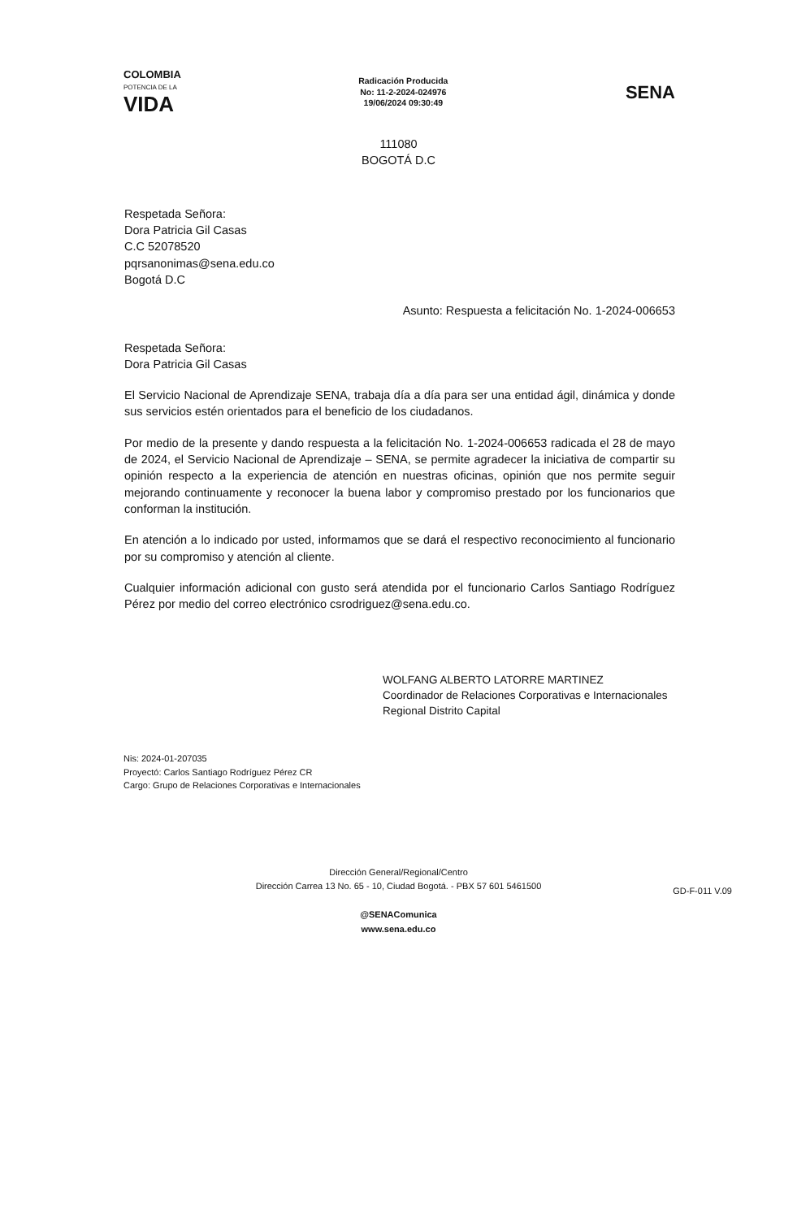COLOMBIA
POTENCIA DE LA
VIDA
Radicación Producida
No: 11-2-2024-024976
19/06/2024 09:30:49
SENA
111080
BOGOTÁ D.C
Respetada Señora:
Dora Patricia Gil Casas
C.C 52078520
pqrsanonimas@sena.edu.co
Bogotá D.C
Asunto: Respuesta a felicitación No. 1-2024-006653
Respetada Señora:
Dora Patricia Gil Casas
El Servicio Nacional de Aprendizaje SENA, trabaja día a día para ser una entidad ágil, dinámica y donde sus servicios estén orientados para el beneficio de los ciudadanos.
Por medio de la presente y dando respuesta a la felicitación No. 1-2024-006653 radicada el 28 de mayo de 2024, el Servicio Nacional de Aprendizaje – SENA, se permite agradecer la iniciativa de compartir su opinión respecto a la experiencia de atención en nuestras oficinas, opinión que nos permite seguir mejorando continuamente y reconocer la buena labor y compromiso prestado por los funcionarios que conforman la institución.
En atención a lo indicado por usted, informamos que se dará el respectivo reconocimiento al funcionario por su compromiso y atención al cliente.
Cualquier información adicional con gusto será atendida por el funcionario Carlos Santiago Rodríguez Pérez por medio del correo electrónico csrodriguez@sena.edu.co.
WOLFANG ALBERTO LATORRE MARTINEZ
Coordinador de Relaciones Corporativas e Internacionales
Regional Distrito Capital
Nis: 2024-01-207035
Proyectó: Carlos Santiago Rodríguez Pérez CR
Cargo: Grupo de Relaciones Corporativas e Internacionales
Dirección General/Regional/Centro
Dirección Carrea 13 No. 65 - 10, Ciudad Bogotá. - PBX 57 601 5461500
@SENAComunica
www.sena.edu.co
GD-F-011 V.09